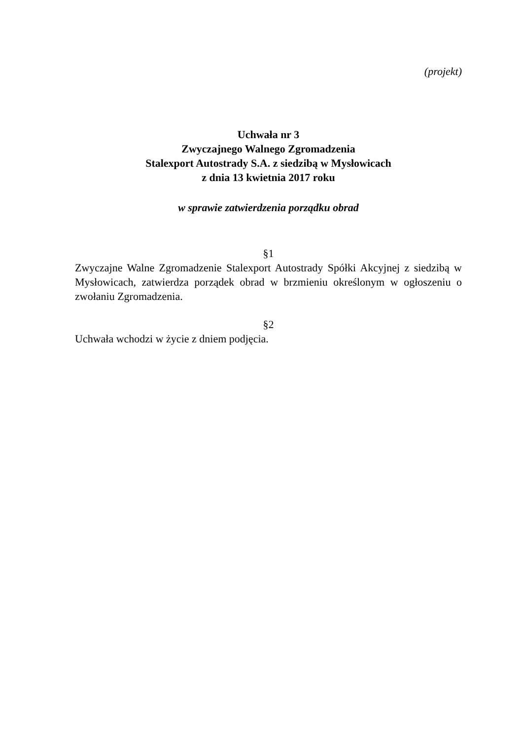(projekt)
Uchwała nr 3
Zwyczajnego Walnego Zgromadzenia
Stalexport Autostrady S.A. z siedzibą w Mysłowicach
z dnia 13 kwietnia 2017 roku
w sprawie zatwierdzenia porządku obrad
§1
Zwyczajne Walne Zgromadzenie Stalexport Autostrady Spółki Akcyjnej z siedzibą w Mysłowicach, zatwierdza porządek obrad w brzmieniu określonym w ogłoszeniu o zwołaniu Zgromadzenia.
§2
Uchwała wchodzi w życie z dniem podjęcia.